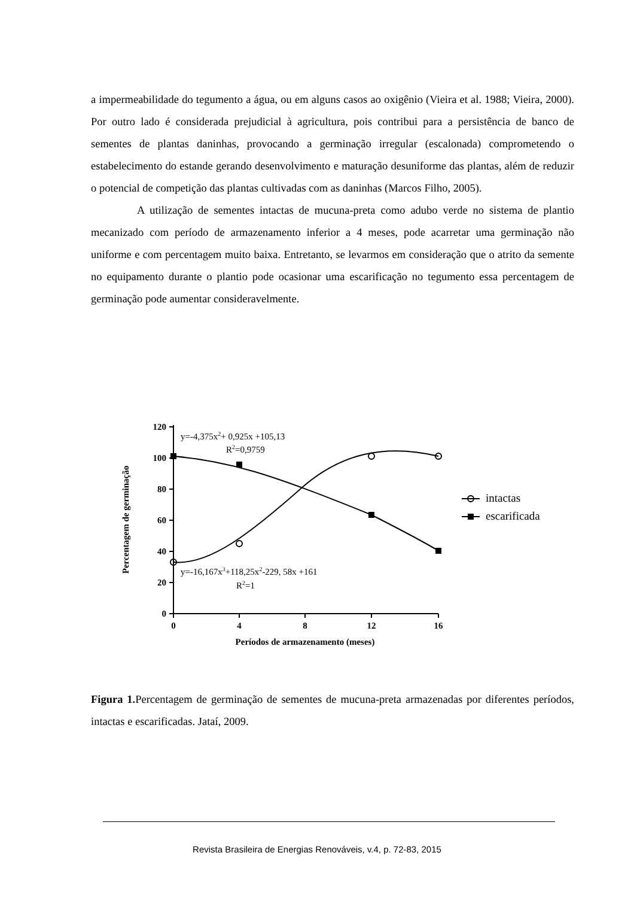a impermeabilidade do tegumento a água, ou em alguns casos ao oxigênio (Vieira et al. 1988; Vieira, 2000). Por outro lado é considerada prejudicial à agricultura, pois contribui para a persistência de banco de sementes de plantas daninhas, provocando a germinação irregular (escalonada) comprometendo o estabelecimento do estande gerando desenvolvimento e maturação desuniforme das plantas, além de reduzir o potencial de competição das plantas cultivadas com as daninhas (Marcos Filho, 2005).
A utilização de sementes intactas de mucuna-preta como adubo verde no sistema de plantio mecanizado com período de armazenamento inferior a 4 meses, pode acarretar uma germinação não uniforme e com percentagem muito baixa. Entretanto, se levarmos em consideração que o atrito da semente no equipamento durante o plantio pode ocasionar uma escarificação no tegumento essa percentagem de germinação pode aumentar consideravelmente.
0
20
40
60
80
100
120
0
4
8
12
16
Períodos de armazenamento (meses)
Percentagem de germinação
y=-4,375x2+ 0,925x +105,13
R2=0,9759
y=-16,167x3+118,25x2-229, 58x +161
R2=1
intactas
escarificada
Figura 1. Percentagem de germinação de sementes de mucuna-preta armazenadas por diferentes períodos, intactas e escarificadas. Jataí, 2009.
Revista Brasileira de Energias Renováveis, v.4, p. 72-83, 2015